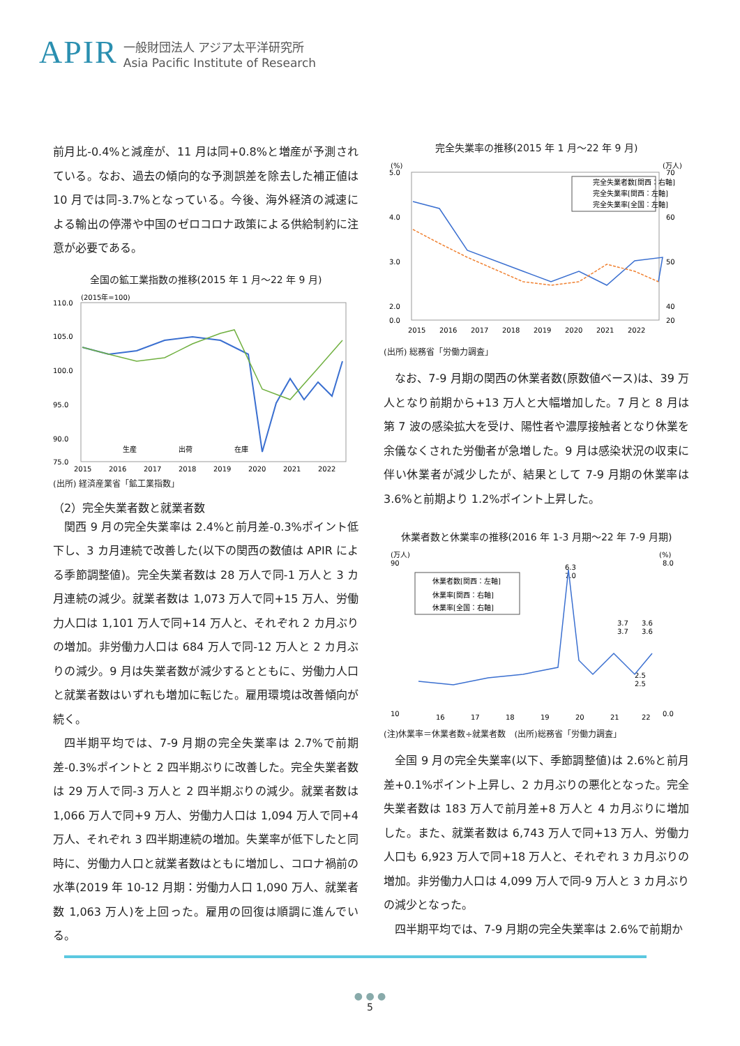APIR 一般財団法人 アジア太平洋研究所
Asia Pacific Institute of Research
前月比-0.4%と減産が、11 月は同+0.8%と増産が予測されている。なお、過去の傾向的な予測誤差を除去した補正値は 10 月では同-3.7%となっている。今後、海外経済の減速による輸出の停滞や中国のゼロコロナ政策による供給制約に注意が必要である。
全国の鉱工業指数の推移(2015 年 1 月～22 年 9 月)
(2015年=100)
110.0
105.0
100.0
95.0
90.0
75.0
2015
2016
2017
2018
2019
2020
2021
2022
生産
出荷
在庫
(出所) 経済産業省「鉱工業指数」
（2）完全失業者数と就業者数
関西 9 月の完全失業率は 2.4%と前月差-0.3%ポイント低下し、3 カ月連続で改善した(以下の関西の数値は APIR による季節調整値)。完全失業者数は 28 万人で同-1 万人と 3 カ月連続の減少。就業者数は 1,073 万人で同+15 万人、労働力人口は 1,101 万人で同+14 万人と、それぞれ 2 カ月ぶりの増加。非労働力人口は 684 万人で同-12 万人と 2 カ月ぶりの減少。9 月は失業者数が減少するとともに、労働力人口と就業者数はいずれも増加に転じた。雇用環境は改善傾向が続く。
四半期平均では、7-9 月期の完全失業率は 2.7%で前期差-0.3%ポイントと 2 四半期ぶりに改善した。完全失業者数は 29 万人で同-3 万人と 2 四半期ぶりの減少。就業者数は 1,066 万人で同+9 万人、労働力人口は 1,094 万人で同+4 万人、それぞれ 3 四半期連続の増加。失業率が低下したと同時に、労働力人口と就業者数はともに増加し、コロナ禍前の水準(2019 年 10-12 月期：労働力人口 1,090 万人、就業者数 1,063 万人)を上回った。雇用の回復は順調に進んでいる。
完全失業率の推移(2015 年 1 月～22 年 9 月)
(%)
(万人)
5.0
4.0
3.0
2.0
0.0
70
60
50
40
20
完全失業者数[関西：右軸]
完全失業率[関西：左軸]
完全失業率[全国：左軸]
2015
2016
2017
2018
2019
2020
2021
2022
(出所) 総務省「労働力調査」
なお、7-9 月期の関西の休業者数(原数値ベース)は、39 万人となり前期から+13 万人と大幅増加した。7 月と 8 月は第 7 波の感染拡大を受け、陽性者や濃厚接触者となり休業を余儀なくされた労働者が急増した。9 月は感染状況の収束に伴い休業者が減少したが、結果として 7-9 月期の休業率は 3.6%と前期より 1.2%ポイント上昇した。
休業者数と休業率の推移(2016 年 1-3 月期～22 年 7-9 月期)
(万人)
(%)
90
10
8.0
0.0
休業者数[関西：左軸]
休業率[関西：右軸]
休業率[全国：右軸]
6.3
7.0
3.7
3.7
3.6
3.6
2.5
2.5
16
17
18
19
20
21
22
(注)休業率＝休業者数÷就業者数　(出所)総務省「労働力調査」
全国 9 月の完全失業率(以下、季節調整値)は 2.6%と前月差+0.1%ポイント上昇し、2 カ月ぶりの悪化となった。完全失業者数は 183 万人で前月差+8 万人と 4 カ月ぶりに増加した。また、就業者数は 6,743 万人で同+13 万人、労働力人口も 6,923 万人で同+18 万人と、それぞれ 3 カ月ぶりの増加。非労働力人口は 4,099 万人で同-9 万人と 3 カ月ぶりの減少となった。
四半期平均では、7-9 月期の完全失業率は 2.6%で前期か
● ● ●
5